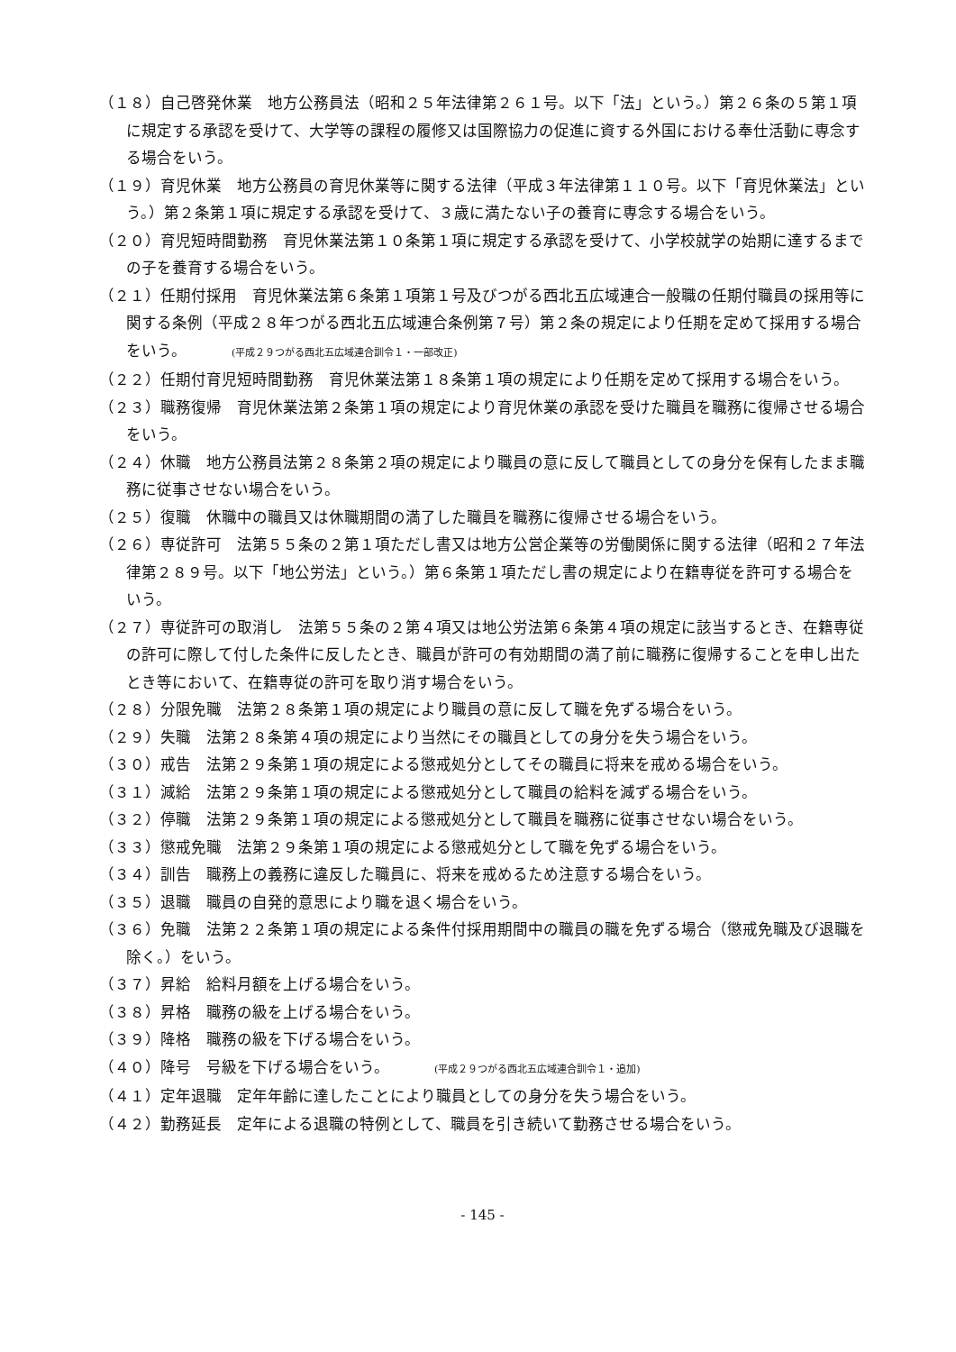（１８）自己啓発休業　地方公務員法（昭和２５年法律第２６１号。以下「法」という。）第２６条の５第１項に規定する承認を受けて、大学等の課程の履修又は国際協力の促進に資する外国における奉仕活動に専念する場合をいう。
（１９）育児休業　地方公務員の育児休業等に関する法律（平成３年法律第１１０号。以下「育児休業法」という。）第２条第１項に規定する承認を受けて、３歳に満たない子の養育に専念する場合をいう。
（２０）育児短時間勤務　育児休業法第１０条第１項に規定する承認を受けて、小学校就学の始期に達するまでの子を養育する場合をいう。
（２１）任期付採用　育児休業法第６条第１項第１号及びつがる西北五広域連合一般職の任期付職員の採用等に関する条例（平成２８年つがる西北五広域連合条例第７号）第２条の規定により任期を定めて採用する場合をいう。 (平成２９つがる西北五広域連合訓令１・一部改正)
（２２）任期付育児短時間勤務　育児休業法第１８条第１項の規定により任期を定めて採用する場合をいう。
（２３）職務復帰　育児休業法第２条第１項の規定により育児休業の承認を受けた職員を職務に復帰させる場合をいう。
（２４）休職　地方公務員法第２８条第２項の規定により職員の意に反して職員としての身分を保有したまま職務に従事させない場合をいう。
（２５）復職　休職中の職員又は休職期間の満了した職員を職務に復帰させる場合をいう。
（２６）専従許可　法第５５条の２第１項ただし書又は地方公営企業等の労働関係に関する法律（昭和２７年法律第２８９号。以下「地公労法」という。）第６条第１項ただし書の規定により在籍専従を許可する場合をいう。
（２７）専従許可の取消し　法第５５条の２第４項又は地公労法第６条第４項の規定に該当するとき、在籍専従の許可に際して付した条件に反したとき、職員が許可の有効期間の満了前に職務に復帰することを申し出たとき等において、在籍専従の許可を取り消す場合をいう。
（２８）分限免職　法第２８条第１項の規定により職員の意に反して職を免ずる場合をいう。
（２９）失職　法第２８条第４項の規定により当然にその職員としての身分を失う場合をいう。
（３０）戒告　法第２９条第１項の規定による懲戒処分としてその職員に将来を戒める場合をいう。
（３１）減給　法第２９条第１項の規定による懲戒処分として職員の給料を減ずる場合をいう。
（３２）停職　法第２９条第１項の規定による懲戒処分として職員を職務に従事させない場合をいう。
（３３）懲戒免職　法第２９条第１項の規定による懲戒処分として職を免ずる場合をいう。
（３４）訓告　職務上の義務に違反した職員に、将来を戒めるため注意する場合をいう。
（３５）退職　職員の自発的意思により職を退く場合をいう。
（３６）免職　法第２２条第１項の規定による条件付採用期間中の職員の職を免ずる場合（懲戒免職及び退職を除く。）をいう。
（３７）昇給　給料月額を上げる場合をいう。
（３８）昇格　職務の級を上げる場合をいう。
（３９）降格　職務の級を下げる場合をいう。
（４０）降号　号級を下げる場合をいう。 (平成２９つがる西北五広域連合訓令１・追加)
（４１）定年退職　定年年齢に達したことにより職員としての身分を失う場合をいう。
（４２）勤務延長　定年による退職の特例として、職員を引き続いて勤務させる場合をいう。
- 145 -